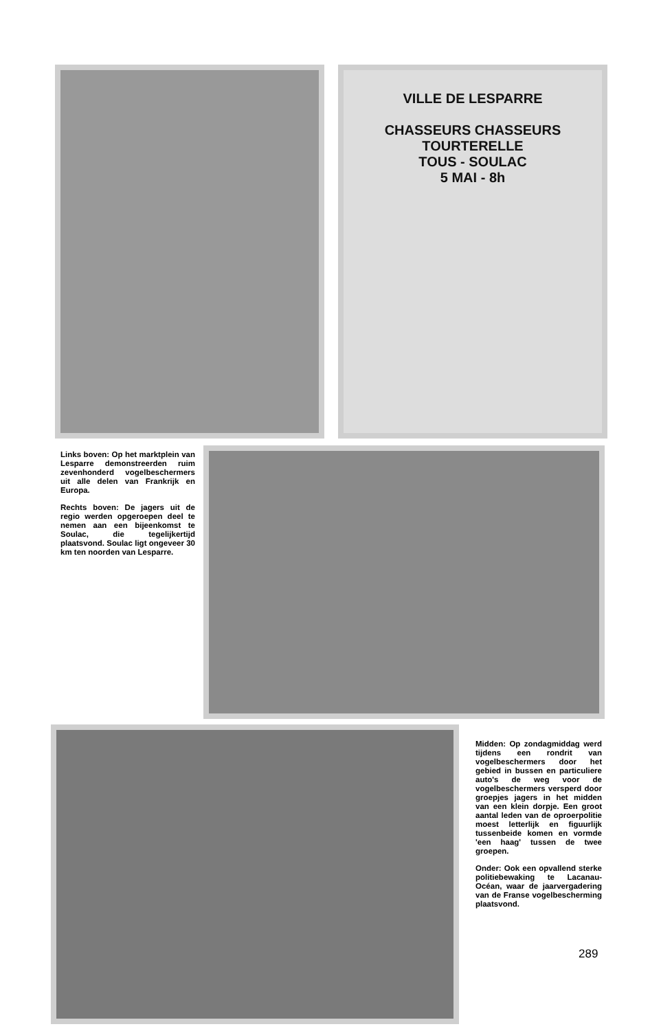VILLE DE LESPARRE
CHASSEURS CHASSEURS
TOURTERELLE
TOUS - SOULAC
5 MAI - 8h
Links boven: Op het marktplein van Lesparre demonstreerden ruim zevenhonderd vogelbeschermers uit alle delen van Frankrijk en Europa.
Rechts boven: De jagers uit de regio werden opgeroepen deel te nemen aan een bijeenkomst te Soulac, die tegelijkertijd plaatsvond. Soulac ligt ongeveer 30 km ten noorden van Lesparre.
Midden: Op zondagmiddag werd tijdens een rondrit van vogelbeschermers door het gebied in bussen en particuliere auto's de weg voor de vogelbeschermers versperd door groepjes jagers in het midden van een klein dorpje. Een groot aantal leden van de oproerpolitie moest letterlijk en figuurlijk tussenbeide komen en vormde 'een haag' tussen de twee groepen.
Onder: Ook een opvallend sterke politiebewaking te Lacanau-Océan, waar de jaarvergadering van de Franse vogelbescherming plaatsvond.
289